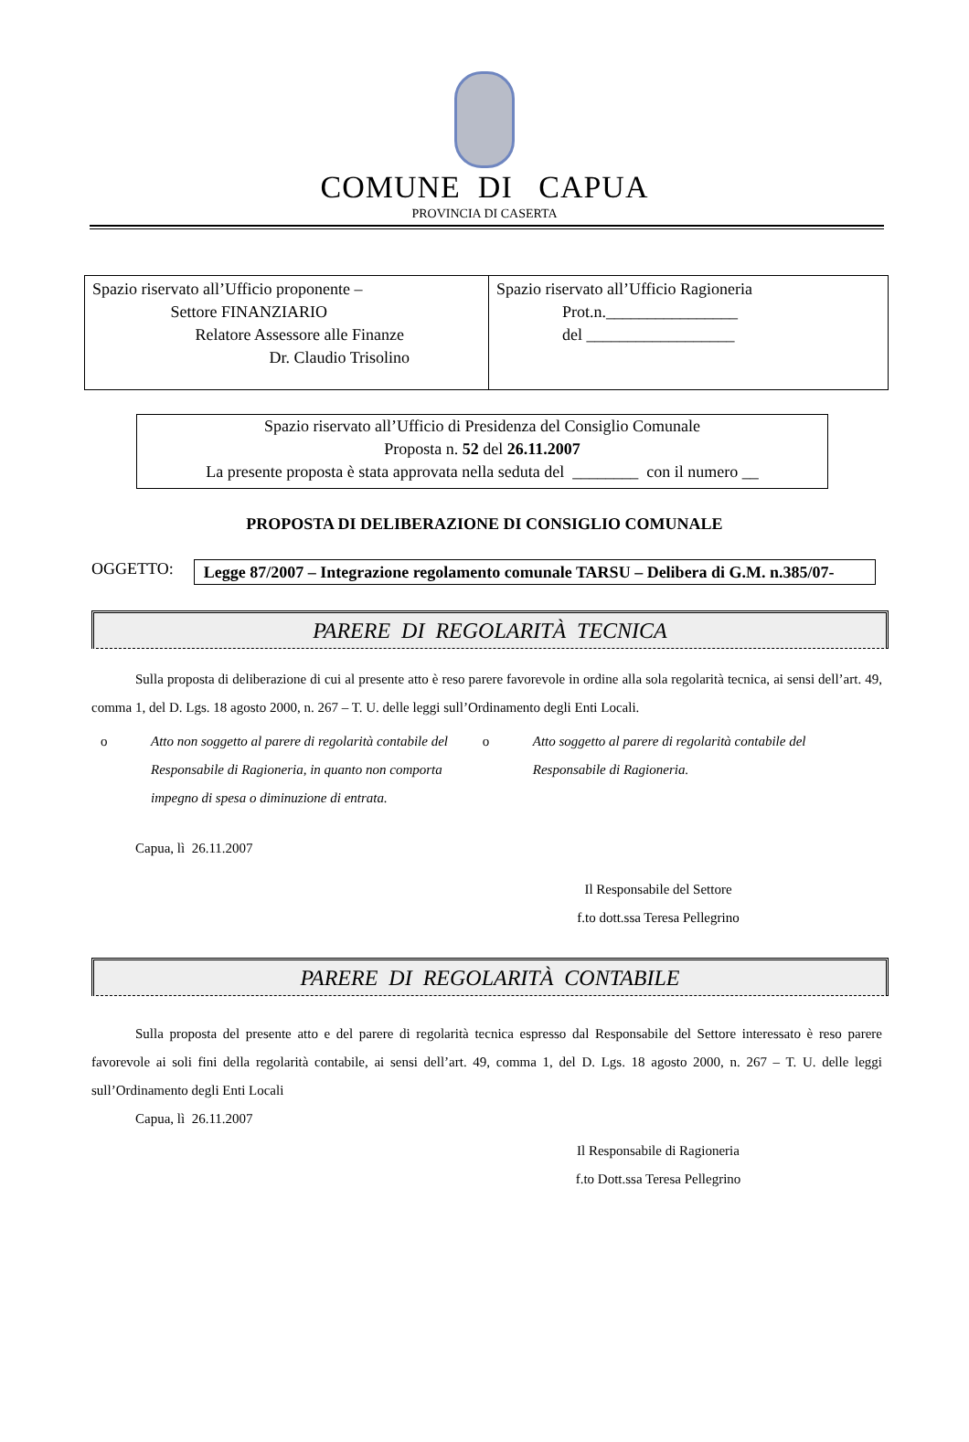COMUNE DI CAPUA
PROVINCIA DI CASERTA
| Spazio riservato all’Ufficio proponente – Settore FINANZIARIO Relatore Assessore alle Finanze Dr. Claudio Trisolino | Spazio riservato all’Ufficio Ragioneria Prot.n.________________ del __________________ |
Spazio riservato all’Ufficio di Presidenza del Consiglio Comunale
Proposta n. 52 del 26.11.2007
La presente proposta è stata approvata nella seduta del ________ con il numero __
PROPOSTA DI DELIBERAZIONE DI CONSIGLIO COMUNALE
OGGETTO:
Legge 87/2007 – Integrazione regolamento comunale TARSU – Delibera di G.M. n.385/07-
PARERE DI REGOLARITÀ TECNICA
Sulla proposta di deliberazione di cui al presente atto è reso parere favorevole in ordine alla sola regolarità tecnica, ai sensi dell’art. 49, comma 1, del D. Lgs. 18 agosto 2000, n. 267 – T. U. delle leggi sull’Ordinamento degli Enti Locali.
o Atto non soggetto al parere di regolarità contabile del Responsabile di Ragioneria, in quanto non comporta impegno di spesa o diminuzione di entrata.
o Atto soggetto al parere di regolarità contabile del Responsabile di Ragioneria.
Capua, lì 26.11.2007
Il Responsabile del Settore
f.to dott.ssa Teresa Pellegrino
PARERE DI REGOLARITÀ CONTABILE
Sulla proposta del presente atto e del parere di regolarità tecnica espresso dal Responsabile del Settore interessato è reso parere favorevole ai soli fini della regolarità contabile, ai sensi dell’art. 49, comma 1, del D. Lgs. 18 agosto 2000, n. 267 – T. U. delle leggi sull’Ordinamento degli Enti Locali
Capua, lì 26.11.2007
Il Responsabile di Ragioneria
f.to Dott.ssa Teresa Pellegrino